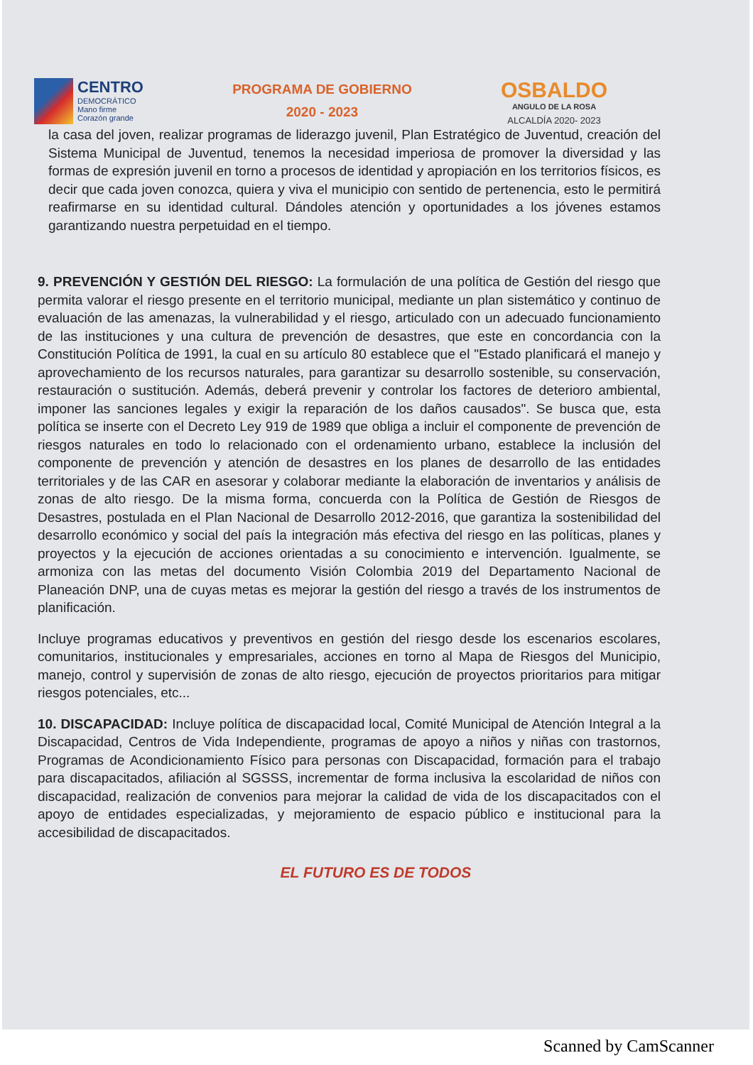CENTRO
DEMOCRÁTICO
Mano firme
Corazón grande
PROGRAMA DE GOBIERNO
2020 - 2023
OSBALDO
ANGULO DE LA ROSA
ALCALDÍA 2020- 2023
la casa del joven, realizar programas de liderazgo juvenil, Plan Estratégico de Juventud, creación del Sistema Municipal de Juventud, tenemos la necesidad imperiosa de promover la diversidad y las formas de expresión juvenil en torno a procesos de identidad y apropiación en los territorios físicos, es decir que cada joven conozca, quiera y viva el municipio con sentido de pertenencia, esto le permitirá reafirmarse en su identidad cultural. Dándoles atención y oportunidades a los jóvenes estamos garantizando nuestra perpetuidad en el tiempo.
9. PREVENCIÓN Y GESTIÓN DEL RIESGO: La formulación de una política de Gestión del riesgo que permita valorar el riesgo presente en el territorio municipal, mediante un plan sistemático y continuo de evaluación de las amenazas, la vulnerabilidad y el riesgo, articulado con un adecuado funcionamiento de las instituciones y una cultura de prevención de desastres, que este en concordancia con la Constitución Política de 1991, la cual en su artículo 80 establece que el "Estado planificará el manejo y aprovechamiento de los recursos naturales, para garantizar su desarrollo sostenible, su conservación, restauración o sustitución. Además, deberá prevenir y controlar los factores de deterioro ambiental, imponer las sanciones legales y exigir la reparación de los daños causados". Se busca que, esta política se inserte con el Decreto Ley 919 de 1989 que obliga a incluir el componente de prevención de riesgos naturales en todo lo relacionado con el ordenamiento urbano, establece la inclusión del componente de prevención y atención de desastres en los planes de desarrollo de las entidades territoriales y de las CAR en asesorar y colaborar mediante la elaboración de inventarios y análisis de zonas de alto riesgo. De la misma forma, concuerda con la Política de Gestión de Riesgos de Desastres, postulada en el Plan Nacional de Desarrollo 2012-2016, que garantiza la sostenibilidad del desarrollo económico y social del país la integración más efectiva del riesgo en las políticas, planes y proyectos y la ejecución de acciones orientadas a su conocimiento e intervención. Igualmente, se armoniza con las metas del documento Visión Colombia 2019 del Departamento Nacional de Planeación DNP, una de cuyas metas es mejorar la gestión del riesgo a través de los instrumentos de planificación.
Incluye programas educativos y preventivos en gestión del riesgo desde los escenarios escolares, comunitarios, institucionales y empresariales, acciones en torno al Mapa de Riesgos del Municipio, manejo, control y supervisión de zonas de alto riesgo, ejecución de proyectos prioritarios para mitigar riesgos potenciales, etc...
10. DISCAPACIDAD: Incluye política de discapacidad local, Comité Municipal de Atención Integral a la Discapacidad, Centros de Vida Independiente, programas de apoyo a niños y niñas con trastornos, Programas de Acondicionamiento Físico para personas con Discapacidad, formación para el trabajo para discapacitados, afiliación al SGSSS, incrementar de forma inclusiva la escolaridad de niños con discapacidad, realización de convenios para mejorar la calidad de vida de los discapacitados con el apoyo de entidades especializadas, y mejoramiento de espacio público e institucional para la accesibilidad de discapacitados.
EL FUTURO ES DE TODOS
Scanned by CamScanner